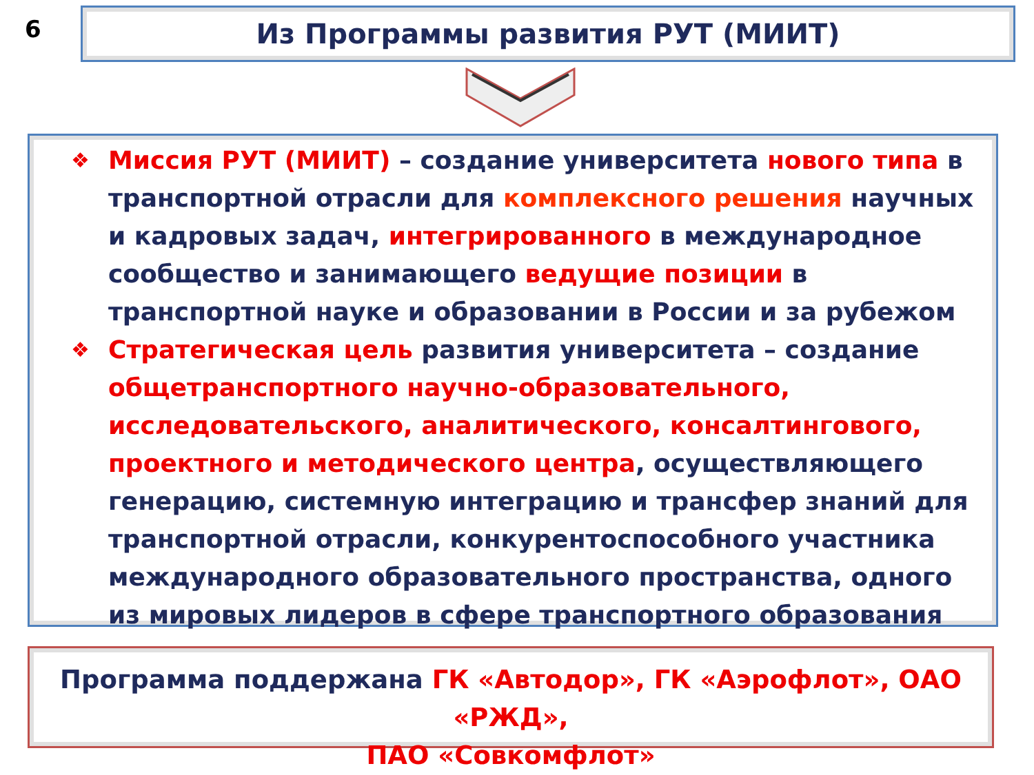6 Из Программы развития РУТ (МИИТ)
❖ Миссия РУТ (МИИТ) – создание университета нового типа в транспортной отрасли для комплексного решения научных и кадровых задач, интегрированного в международное сообщество и занимающего ведущие позиции в транспортной науке и образовании в России и за рубежом
❖ Стратегическая цель развития университета – создание общетранспортного научно-образовательного, исследовательского, аналитического, консалтингового, проектного и методического центра, осуществляющего генерацию, системную интеграцию и трансфер знаний для транспортной отрасли, конкурентоспособного участника международного образовательного пространства, одного из мировых лидеров в сфере транспортного образования
Программа поддержана ГК «Автодор», ГК «Аэрофлот», ОАО «РЖД»,
ПАО «Совкомфлот»